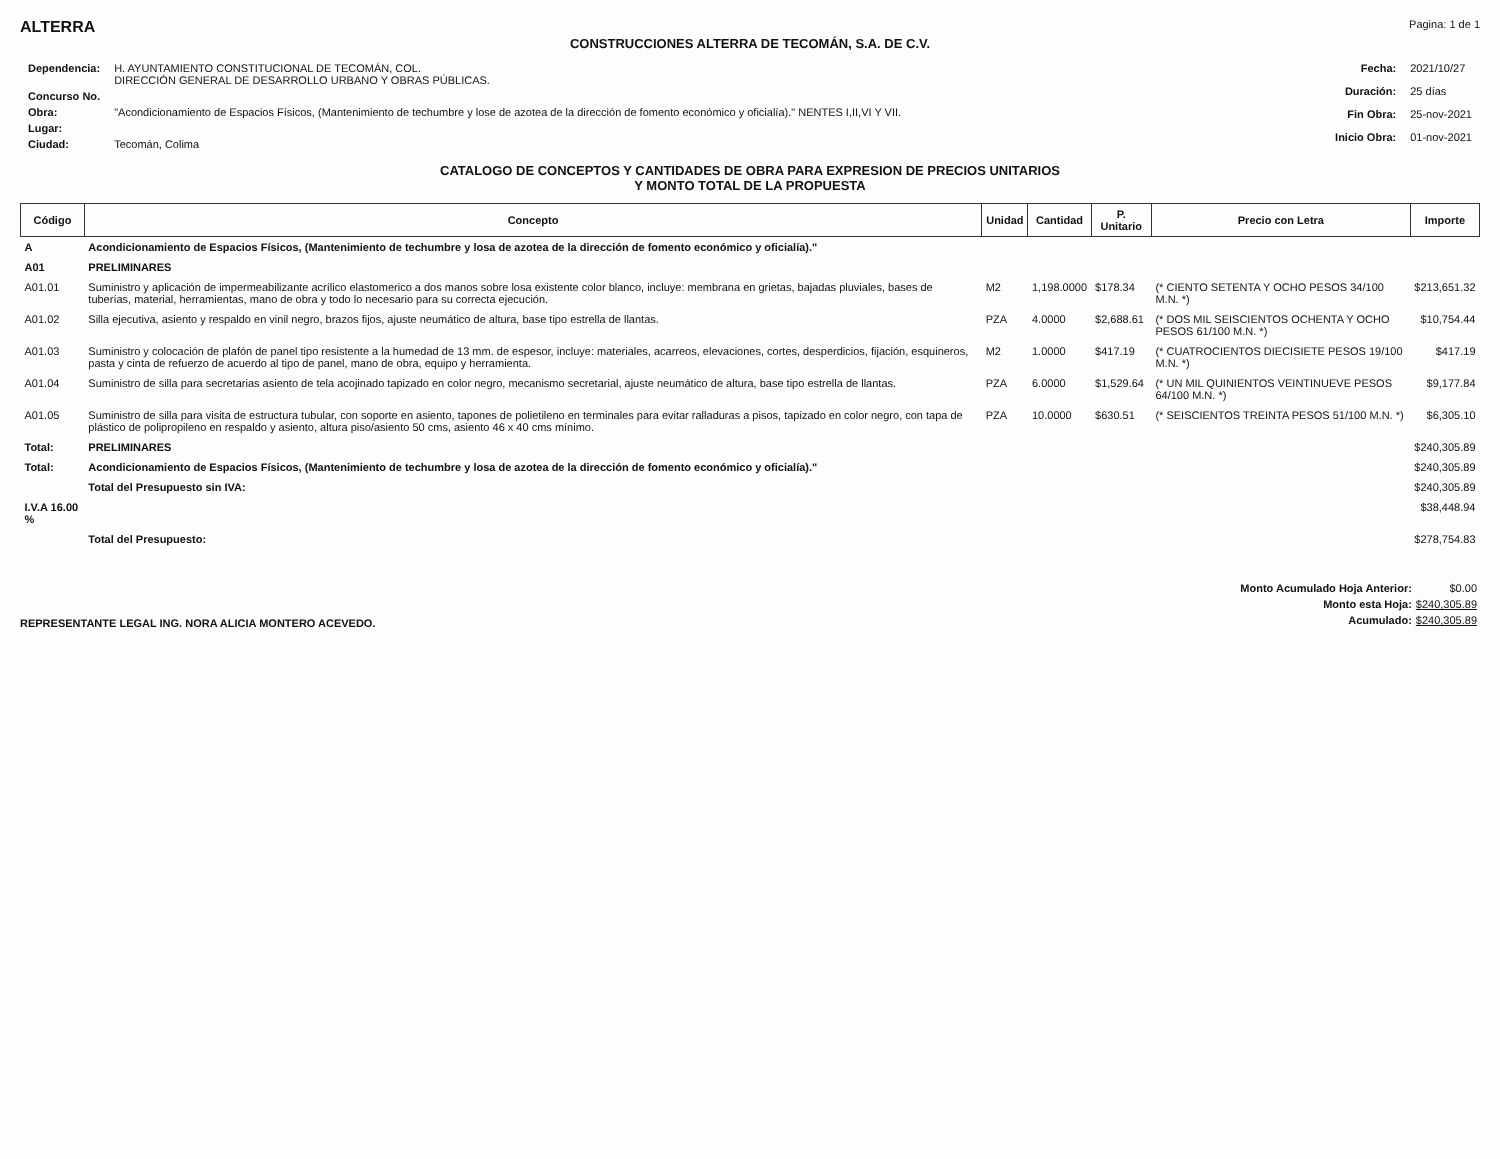ALTERRA Pagina: 1 de 1
CONSTRUCCIONES ALTERRA DE TECOMÁN, S.A. DE C.V.
| Dependencia: | H. AYUNTAMIENTO CONSTITUCIONAL DE TECOMÁN, COL. DIRECCIÓN GENERAL DE DESARROLLO URBANO Y OBRAS PÚBLICAS. |
| Concurso No. | |
| Obra: | "Acondicionamiento de Espacios Físicos, (Mantenimiento de techumbre y lose de azotea de la dirección de fomento económico y oficialía)." NENTES I,II,VI Y VII. |
| Lugar: | |
| Ciudad: | Tecomán, Colima |
| Fecha: | 2021/10/27 |
| Duración: | 25 días |
| Fin Obra: | 25-nov-2021 |
| Inicio Obra: | 01-nov-2021 |
CATALOGO DE CONCEPTOS Y CANTIDADES DE OBRA PARA EXPRESION DE PRECIOS UNITARIOS
Y MONTO TOTAL DE LA PROPUESTA
| Código | Concepto | Unidad | Cantidad | P. Unitario | Precio con Letra | Importe |
| --- | --- | --- | --- | --- | --- | --- |
| A | Acondicionamiento de Espacios Físicos, (Mantenimiento de techumbre y losa de azotea de la dirección de fomento económico y oficialía)." | | | | | |
| A01 | PRELIMINARES | | | | | |
| A01.01 | Suministro y aplicación de impermeabilizante acrílico elastomerico a dos manos sobre losa existente color blanco, incluye: membrana en grietas, bajadas pluviales, bases de tuberías, material, herramientas, mano de obra y todo lo necesario para su correcta ejecución. | M2 | 1,198.0000 | $178.34 | (* CIENTO SETENTA Y OCHO PESOS 34/100 M.N. *) | $213,651.32 |
| A01.02 | Silla ejecutiva, asiento y respaldo en vinil negro, brazos fijos, ajuste neumático de altura, base tipo estrella de llantas. | PZA | 4.0000 | $2,688.61 | (* DOS MIL SEISCIENTOS OCHENTA Y OCHO PESOS 61/100 M.N. *) | $10,754.44 |
| A01.03 | Suministro y colocación de plafón de panel tipo resistente a la humedad de 13 mm. de espesor, incluye: materiales, acarreos, elevaciones, cortes, desperdicios, fijación, esquineros, pasta y cinta de refuerzo de acuerdo al tipo de panel, mano de obra, equipo y herramienta. | M2 | 1.0000 | $417.19 | (* CUATROCIENTOS DIECISIETE PESOS 19/100 M.N. *) | $417.19 |
| A01.04 | Suministro de silla para secretarias asiento de tela acojinado tapizado en color negro, mecanismo secretarial, ajuste neumático de altura, base tipo estrella de llantas. | PZA | 6.0000 | $1,529.64 | (* UN MIL QUINIENTOS VEINTINUEVE PESOS 64/100 M.N. *) | $9,177.84 |
| A01.05 | Suministro de silla para visita de estructura tubular, con soporte en asiento, tapones de polietileno en terminales para evitar ralladuras a pisos, tapizado en color negro, con tapa de plástico de polipropileno en respaldo y asiento, altura piso/asiento 50 cms, asiento 46 x 40 cms mínimo. | PZA | 10.0000 | $630.51 | (* SEISCIENTOS TREINTA PESOS 51/100 M.N. *) | $6,305.10 |
| Total: | PRELIMINARES | | | | | $240,305.89 |
| Total: | Acondicionamiento de Espacios Físicos, (Mantenimiento de techumbre y losa de azotea de la dirección de fomento económico y oficialía)." | | | | | $240,305.89 |
| | Total del Presupuesto sin IVA: | | | | | $240,305.89 |
| I.V.A 16.00 % | | | | | | $38,448.94 |
| | Total del Presupuesto: | | | | | $278,754.83 |
REPRESENTANTE LEGAL ING. NORA ALICIA MONTERO ACEVEDO.
| Monto Acumulado Hoja Anterior: | $0.00 |
| Monto esta Hoja: | $240,305.89 |
| Acumulado: | $240,305.89 |